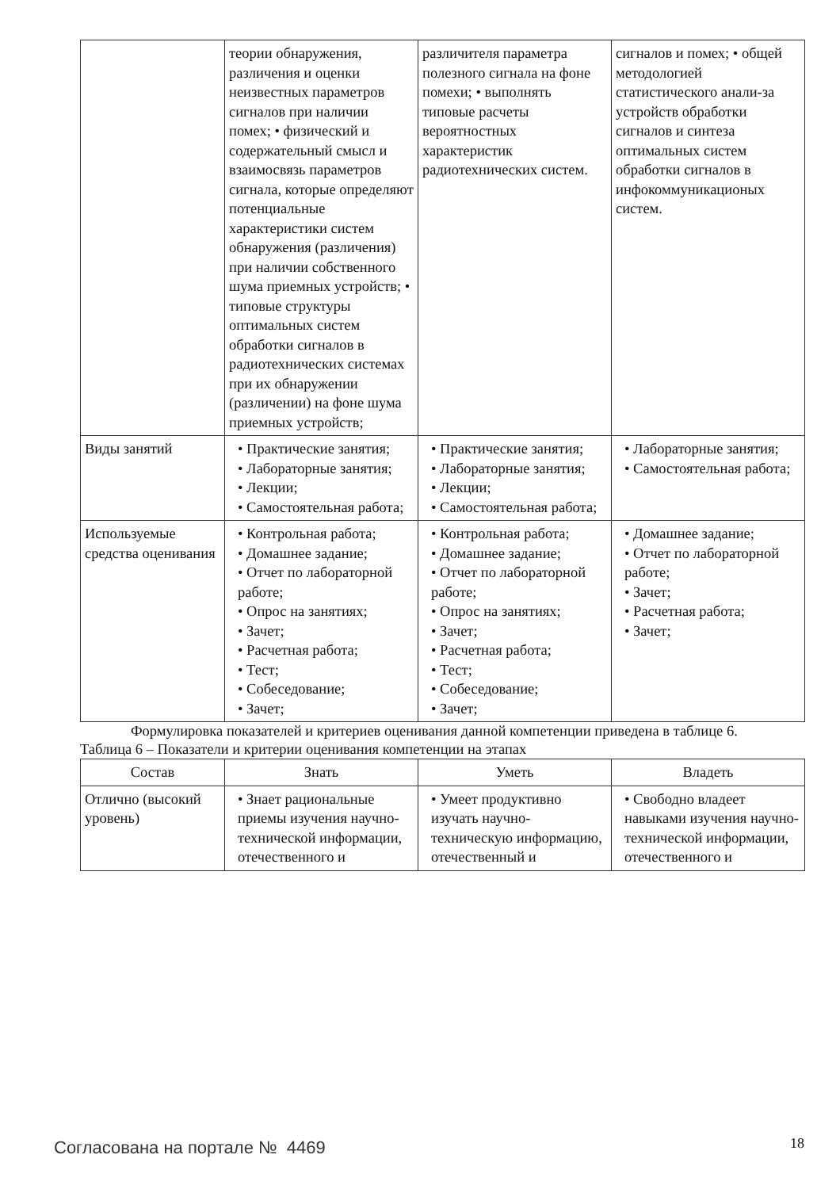| | теории обнаружения, различения и оценки неизвестных параметров сигналов при наличии помех; • физический и содержательный смысл и взаимосвязь параметров сигнала, которые определяют потенциальные характеристики систем обнаружения (различения) при наличии собственного шума приемных устройств; • типовые структуры оптимальных систем обработки сигналов в радиотехнических системах при их обнаружении (различении) на фоне шума приемных устройств; | различителя параметра полезного сигнала на фоне помехи; • выполнять типовые расчеты вероятностных характеристик радиотехнических систем. | сигналов и помех; • общей методологией статистического анали-за устройств обработки сигналов и синтеза оптимальных систем обработки сигналов в инфокоммуникационых систем. |
| Виды занятий | • Практические занятия; • Лабораторные занятия; • Лекции; • Самостоятельная работа; | • Практические занятия; • Лабораторные занятия; • Лекции; • Самостоятельная работа; | • Лабораторные занятия; • Самостоятельная работа; |
| Используемые средства оценивания | • Контрольная работа; • Домашнее задание; • Отчет по лабораторной работе; • Опрос на занятиях; • Зачет; • Расчетная работа; • Тест; • Собеседование; • Зачет; | • Контрольная работа; • Домашнее задание; • Отчет по лабораторной работе; • Опрос на занятиях; • Зачет; • Расчетная работа; • Тест; • Собеседование; • Зачет; | • Домашнее задание; • Отчет по лабораторной работе; • Зачет; • Расчетная работа; • Зачет; |
Формулировка показателей и критериев оценивания данной компетенции приведена в таблице 6.
Таблица 6 – Показатели и критерии оценивания компетенции на этапах
| Состав | Знать | Уметь | Владеть |
| --- | --- | --- | --- |
| Отлично (высокий уровень) | • Знает рациональные приемы изучения научно-технической информации, отечественного и | • Умеет продуктивно изучать научно-техническую информацию, отечественный и | • Свободно владеет навыками изучения научно-технической информации, отечественного и |
Согласована на портале № 4469 18